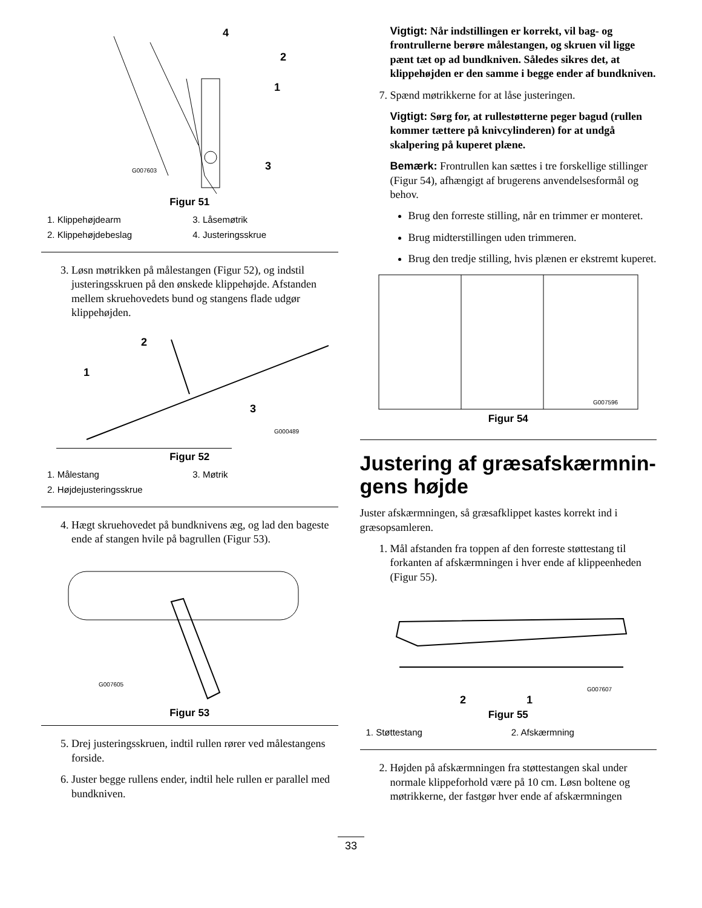4
2
1
3
G007603
Figur 51
1. Klippehøjdearm
3. Låsemøtrik
2. Klippehøjdebeslag
4. Justeringsskrue
3. Løsn møtrikken på målestangen (Figur 52), og indstil justeringsskruen på den ønskede klippehøjde. Afstanden mellem skruehovedets bund og stangens flade udgør klippehøjden.
2
1
3
G000489
Figur 52
1. Målestang
3. Møtrik
2. Højdejusteringsskrue
4. Hægt skruehovedet på bundknivens æg, og lad den bageste ende af stangen hvile på bagrullen (Figur 53).
G007605
Figur 53
5. Drej justeringsskruen, indtil rullen rører ved målestangens forside.
6. Juster begge rullens ender, indtil hele rullen er parallel med bundkniven.
Vigtigt: Når indstillingen er korrekt, vil bag- og frontrullerne berøre målestangen, og skruen vil ligge pænt tæt op ad bundkniven. Således sikres det, at klippehøjden er den samme i begge ender af bundkniven.
7. Spænd møtrikkerne for at låse justeringen.
Vigtigt: Sørg for, at rullestøtterne peger bagud (rullen kommer tættere på knivcylinderen) for at undgå skalpering på kuperet plæne.
Bemærk: Frontrullen kan sættes i tre forskellige stillinger (Figur 54), afhængigt af brugerens anvendelsesformål og behov.
Brug den forreste stilling, når en trimmer er monteret.
Brug midterstillingen uden trimmeren.
Brug den tredje stilling, hvis plænen er ekstremt kuperet.
G007596
Figur 54
Justering af græsafskærmnin-gens højde
Juster afskærmningen, så græsafklippet kastes korrekt ind i græsopsamleren.
1. Mål afstanden fra toppen af den forreste støttestang til forkanten af afskærmningen i hver ende af klippeenheden (Figur 55).
2
1
G007607
Figur 55
1. Støttestang
2. Afskærmning
2. Højden på afskærmningen fra støttestangen skal under normale klippeforhold være på 10 cm. Løsn boltene og møtrikkerne, der fastgør hver ende af afskærmningen
33